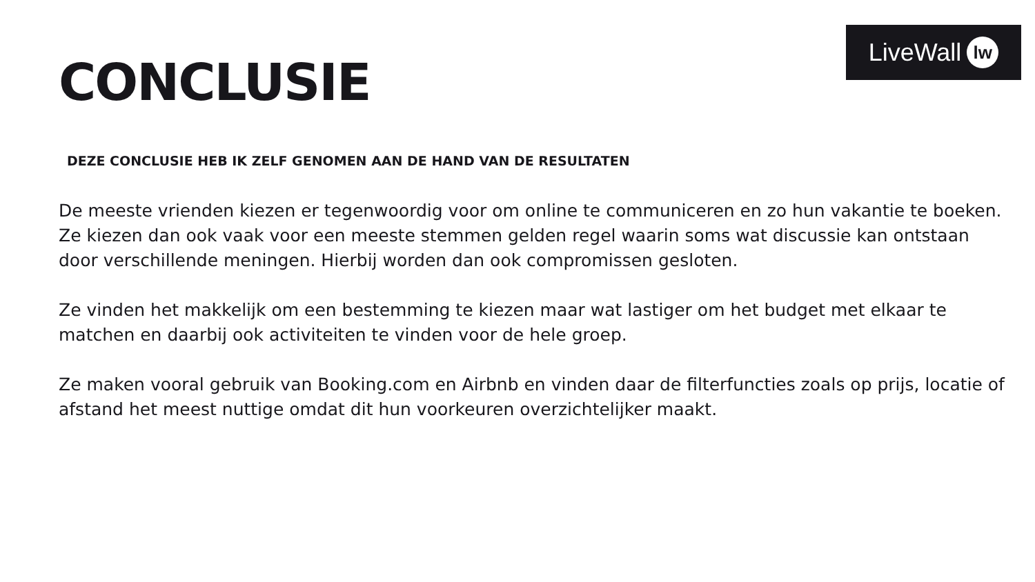CONCLUSIE
LiveWall lw
DEZE CONCLUSIE HEB IK ZELF GENOMEN AAN DE HAND VAN DE RESULTATEN
De meeste vrienden kiezen er tegenwoordig voor om online te communiceren en zo hun vakantie te boeken. Ze kiezen dan ook vaak voor een meeste stemmen gelden regel waarin soms wat discussie kan ontstaan door verschillende meningen. Hierbij worden dan ook compromissen gesloten.
Ze vinden het makkelijk om een bestemming te kiezen maar wat lastiger om het budget met elkaar te matchen en daarbij ook activiteiten te vinden voor de hele groep.
Ze maken vooral gebruik van Booking.com en Airbnb en vinden daar de filterfuncties zoals op prijs, locatie of afstand het meest nuttige omdat dit hun voorkeuren overzichtelijker maakt.